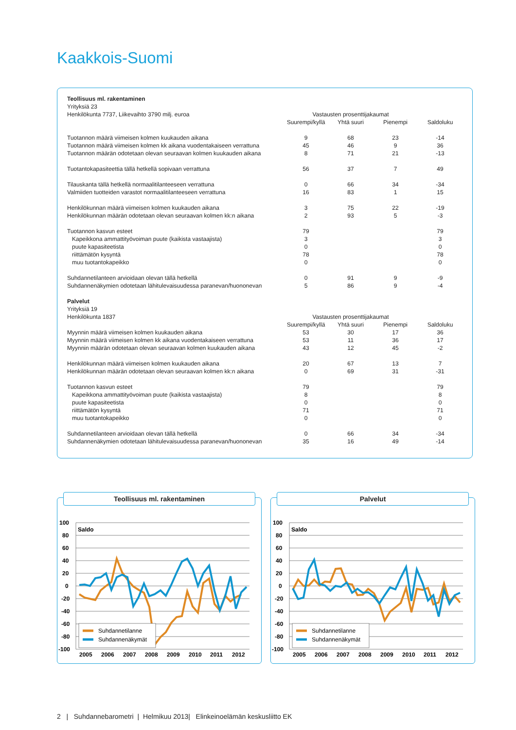Kaakkois-Suomi
| Teollisuus ml. rakentaminen | | | | |
| Yrityksiä 23 | | | | |
| Henkilökunta 7737, Liikevaihto 3790 milj. euroa | Vastausten prosenttijakaumat | | | |
| | Suurempi/kyllä | Yhtä suuri | Pienempi | Saldoluku |
| Tuotannon määrä viimeisen kolmen kuukauden aikana | 9 | 68 | 23 | -14 |
| Tuotannon määrä viimeisen kolmen kk aikana vuodentakaiseen verrattuna | 45 | 46 | 9 | 36 |
| Tuotannon määrän odotetaan olevan seuraavan kolmen kuukauden aikana | 8 | 71 | 21 | -13 |
| Tuotantokapasiteettia tällä hetkellä sopivaan verrattuna | 56 | 37 | 7 | 49 |
| Tilauskanta tällä hetkellä normaalitilanteeseen verrattuna | 0 | 66 | 34 | -34 |
| Valmiiden tuotteiden varastot normaalitilanteeseen verrattuna | 16 | 83 | 1 | 15 |
| Henkilökunnan määrä viimeisen kolmen kuukauden aikana | 3 | 75 | 22 | -19 |
| Henkilökunnan määrän odotetaan olevan seuraavan kolmen kk:n aikana | 2 | 93 | 5 | -3 |
| Tuotannon kasvun esteet | 79 | | | 79 |
| Kapeikkona ammattityövoiman puute (kaikista vastaajista) | 3 | | | 3 |
| puute kapasiteetista | 0 | | | 0 |
| riittämätön kysyntä | 78 | | | 78 |
| muu tuotantokapeikko | 0 | | | 0 |
| Suhdannetilanteen arvioidaan olevan tällä hetkellä | 0 | 91 | 9 | -9 |
| Suhdannenäkymien odotetaan lähitulevaisuudessa paranevan/huononevan | 5 | 86 | 9 | -4 |
| Palvelut | | | | |
| Yrityksiä 19 | | | | |
| Henkilökunta 1837 | Vastausten prosenttijakaumat | | | |
| | Suurempi/kyllä | Yhtä suuri | Pienempi | Saldoluku |
| Myynnin määrä viimeisen kolmen kuukauden aikana | 53 | 30 | 17 | 36 |
| Myynnin määrä viimeisen kolmen kk aikana vuodentakaiseen verrattuna | 53 | 11 | 36 | 17 |
| Myynnin määrän odotetaan olevan seuraavan kolmen kuukauden aikana | 43 | 12 | 45 | -2 |
| Henkilökunnan määrä viimeisen kolmen kuukauden aikana | 20 | 67 | 13 | 7 |
| Henkilökunnan määrän odotetaan olevan seuraavan kolmen kk:n aikana | 0 | 69 | 31 | -31 |
| Tuotannon kasvun esteet | 79 | | | 79 |
| Kapeikkona ammattityövoiman puute (kaikista vastaajista) | 8 | | | 8 |
| puute kapasiteetista | 0 | | | 0 |
| riittämätön kysyntä | 71 | | | 71 |
| muu tuotantokapeikko | 0 | | | 0 |
| Suhdannetilanteen arvioidaan olevan tällä hetkellä | 0 | 66 | 34 | -34 |
| Suhdannenäkymien odotetaan lähitulevaisuudessa paranevan/huononevan | 35 | 16 | 49 | -14 |
Teollisuus ml. rakentaminen
100
80
60
40
20
0
-20
-40
-60
-80
-100
Saldo
Suhdannetilanne
Suhdannenäkymät
2005
2006
2007
2008
2009
2010
2011
2012
Palvelut
100
80
60
40
20
0
-20
-40
-60
-80
-100
Saldo
Suhdannetilanne
Suhdannenäkymät
2005
2006
2007
2008
2009
2010
2011
2012
2 | Suhdannebarometri | Helmikuu 2013| Elinkeinoelämän keskusliitto EK